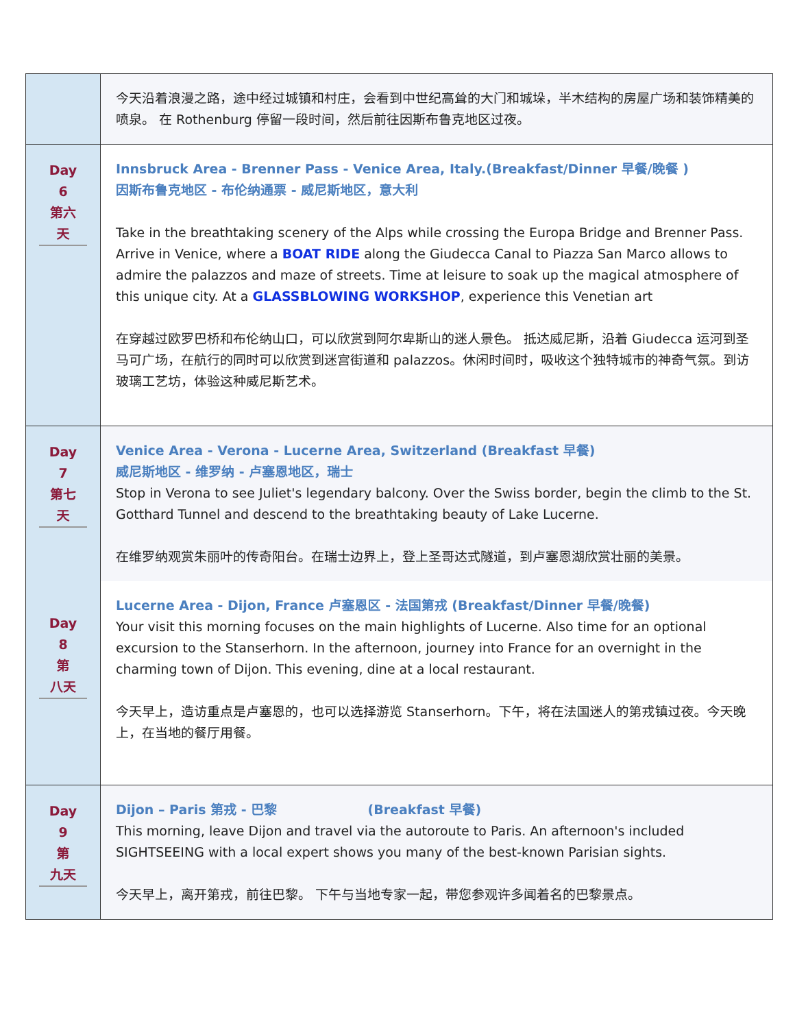| | 今天沿着浪漫之路，途中经过城镇和村庄，会看到中世纪高耸的大门和城垛，半木结构的房屋广场和装饰精美的喷泉。 在 Rothenburg 停留一段时间，然后前往因斯布鲁克地区过夜。 |
| Day 6 第六 天 | Innsbruck Area - Brenner Pass - Venice Area, Italy.(Breakfast/Dinner 早餐/晚餐 ) 因斯布鲁克地区 - 布伦纳通票 - 威尼斯地区，意大利 Take in the breathtaking scenery of the Alps while crossing the Europa Bridge and Brenner Pass. Arrive in Venice, where a BOAT RIDE along the Giudecca Canal to Piazza San Marco allows to admire the palazzos and maze of streets. Time at leisure to soak up the magical atmosphere of this unique city. At a GLASSBLOWING WORKSHOP , experience this Venetian art 在穿越过欧罗巴桥和布伦纳山口，可以欣赏到阿尔卑斯山的迷人景色。 抵达威尼斯，沿着 Giudecca 运河到圣马可广场，在航行的同时可以欣赏到迷宫街道和 palazzos。休闲时间时，吸收这个独特城市的神奇气氛。到访玻璃工艺坊，体验这种威尼斯艺术。 |
| Day 7 第七 天 Day 8 第 八天 | Venice Area - Verona - Lucerne Area, Switzerland (Breakfast 早餐) 威尼斯地区 - 维罗纳 - 卢塞恩地区，瑞士 Stop in Verona to see Juliet's legendary balcony. Over the Swiss border, begin the climb to the St. Gotthard Tunnel and descend to the breathtaking beauty of Lake Lucerne. 在维罗纳观赏朱丽叶的传奇阳台。在瑞士边界上，登上圣哥达式隧道，到卢塞恩湖欣赏壮丽的美景。 Lucerne Area - Dijon, France 卢塞恩区 - 法国第戎 (Breakfast/Dinner 早餐/晚餐) Your visit this morning focuses on the main highlights of Lucerne. Also time for an optional excursion to the Stanserhorn. In the afternoon, journey into France for an overnight in the charming town of Dijon. This evening, dine at a local restaurant. 今天早上，造访重点是卢塞恩的，也可以选择游览 Stanserhorn。下午，将在法国迷人的第戎镇过夜。今天晚上，在当地的餐厅用餐。 |
| Day 9 第 九天 | Dijon – Paris 第戎 - 巴黎 (Breakfast 早餐) This morning, leave Dijon and travel via the autoroute to Paris. An afternoon's included SIGHTSEEING with a local expert shows you many of the best-known Parisian sights. 今天早上，离开第戎，前往巴黎。 下午与当地专家一起，带您参观许多闻着名的巴黎景点。 |